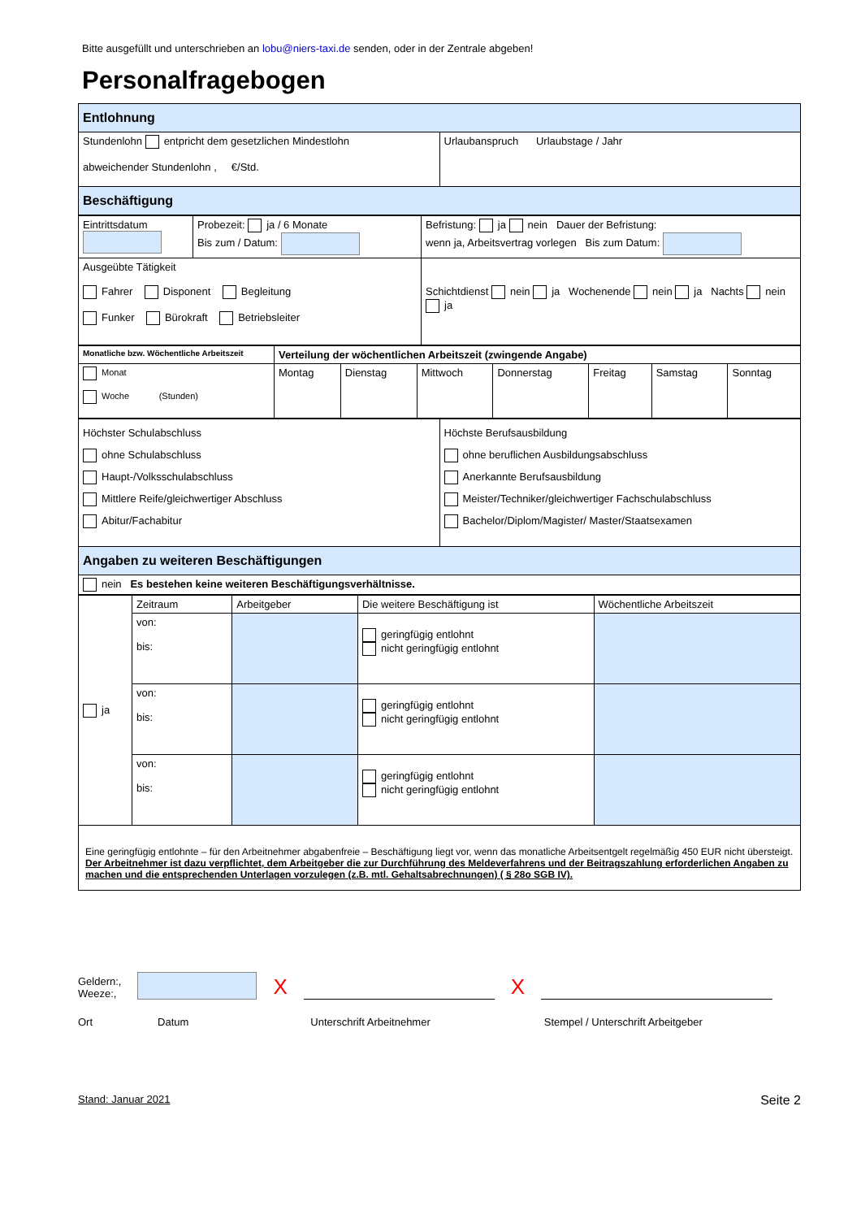Bitte ausgefüllt und unterschrieben an lobu@niers-taxi.de senden, oder in der Zentrale abgeben!
Personalfragebogen
| Entlohnung | |
| Stundenlohn entpricht dem gesetzlichen Mindestlohn abweichender Stundenlohn , €/Std. | Urlaubanspruch Urlaubstage / Jahr |
| Beschäftigung | |
| Eintrittsdatum | Probezeit: ja / 6 Monate Bis zum / Datum: | Befristung: ja nein Dauer der Befristung: wenn ja, Arbeitsvertrag vorlegen Bis zum Datum: |
| Ausgeübte Tätigkeit Fahrer Disponent Begleitung Funker Bürokraft Betriebsleiter | | Schichtdienst nein ja Wochenende nein ja Nachts nein ja |
| Monatliche bzw. Wöchentliche Arbeitszeit | Verteilung der wöchentlichen Arbeitszeit (zwingende Angabe) | | | | | | |
| --- | --- | --- | --- | --- | --- | --- | --- |
| Monat Woche (Stunden) | Montag | Dienstag | Mittwoch | Donnerstag | Freitag | Samstag | Sonntag |
| Höchster Schulabschluss ohne Schulabschluss Haupt-/Volksschulabschluss Mittlere Reife/gleichwertiger Abschluss Abitur/Fachabitur | Höchste Berufsausbildung ohne beruflichen Ausbildungsabschluss Anerkannte Berufsausbildung Meister/Techniker/gleichwertiger Fachschulabschluss Bachelor/Diplom/Magister/ Master/Staatsexamen |
| Angaben zu weiteren Beschäftigungen | |
| nein Es bestehen keine weiteren Beschäftigungsverhältnisse. | |
| ja | Zeitraum | Arbeitgeber | Die weitere Beschäftigung ist | Wöchentliche Arbeitszeit |
| | von: bis: | | geringfügig entlohnt nicht geringfügig entlohnt | |
| | von: bis: | | geringfügig entlohnt nicht geringfügig entlohnt | |
| | von: bis: | | geringfügig entlohnt nicht geringfügig entlohnt | |
| Eine geringfügig entlohnte – für den Arbeitnehmer abgabenfreie – Beschäftigung liegt vor, wenn das monatliche Arbeitsentgelt regelmäßig 450 EUR nicht übersteigt. Der Arbeitnehmer ist dazu verpflichtet, dem Arbeitgeber die zur Durchführung des Meldeverfahrens und der Beitragszahlung erforderlichen Angaben zu machen und die entsprechenden Unterlagen vorzulegen (z.B. mtl. Gehaltsabrechnungen) ( § 28o SGB IV). | | | | |
Geldern:,
Weeze:,
X
X
Ort Datum Unterschrift Arbeitnehmer Stempel / Unterschrift Arbeitgeber
Stand: Januar 2021 Seite 2